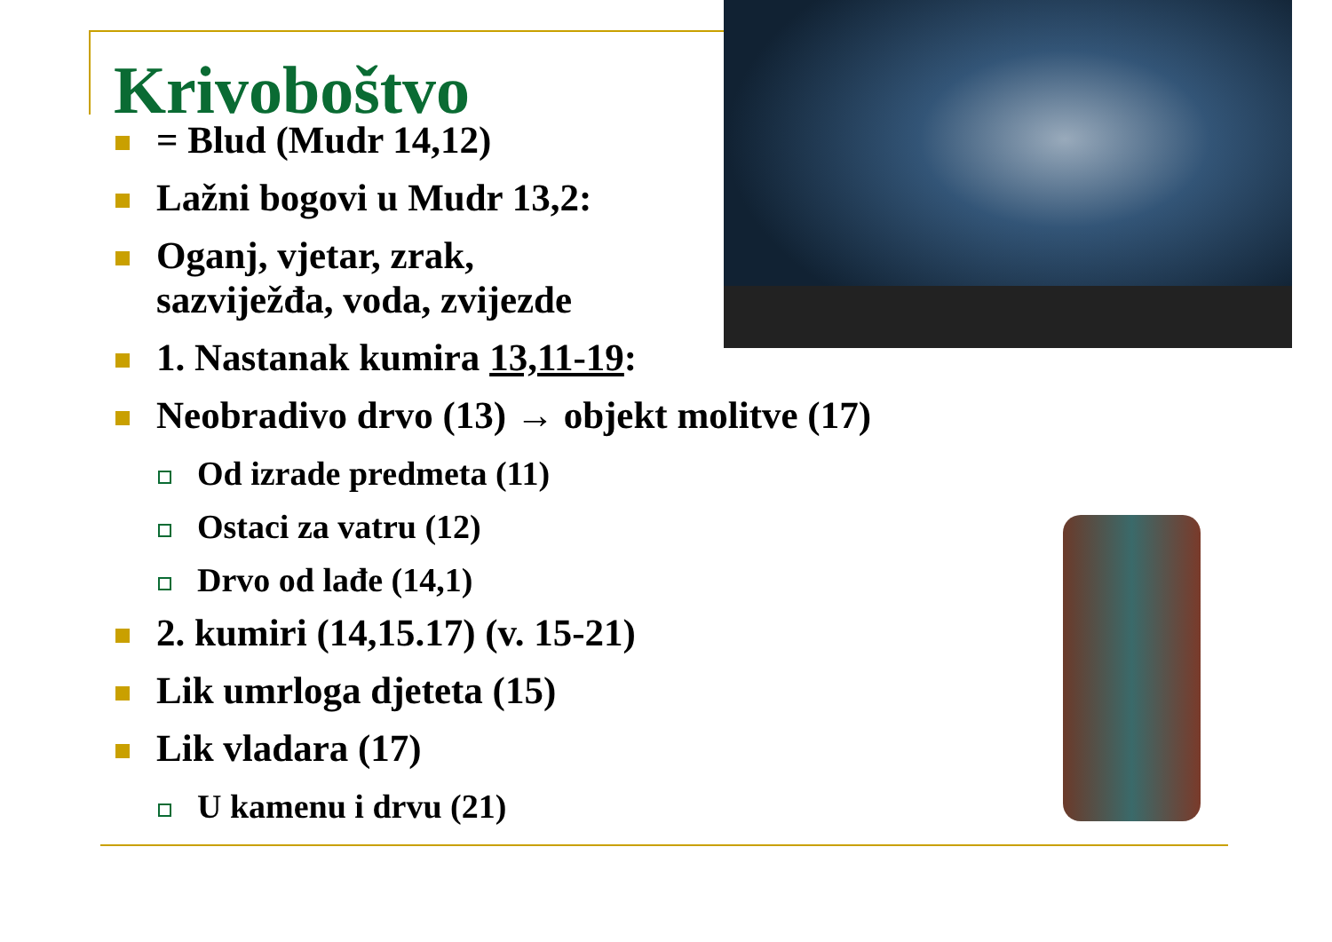Krivoboštvo
= Blud (Mudr 14,12)
Lažni bogovi u Mudr 13,2:
Oganj, vjetar, zrak,
sazviježđa, voda, zvijezde
1. Nastanak kumira 13,11-19:
Neobradivo drvo (13) → objekt molitve (17)
Od izrade predmeta (11)
Ostaci za vatru (12)
Drvo od lađe (14,1)
2. kumiri (14,15.17) (v. 15-21)
Lik umrloga djeteta (15)
Lik vladara (17)
U kamenu i drvu (21)